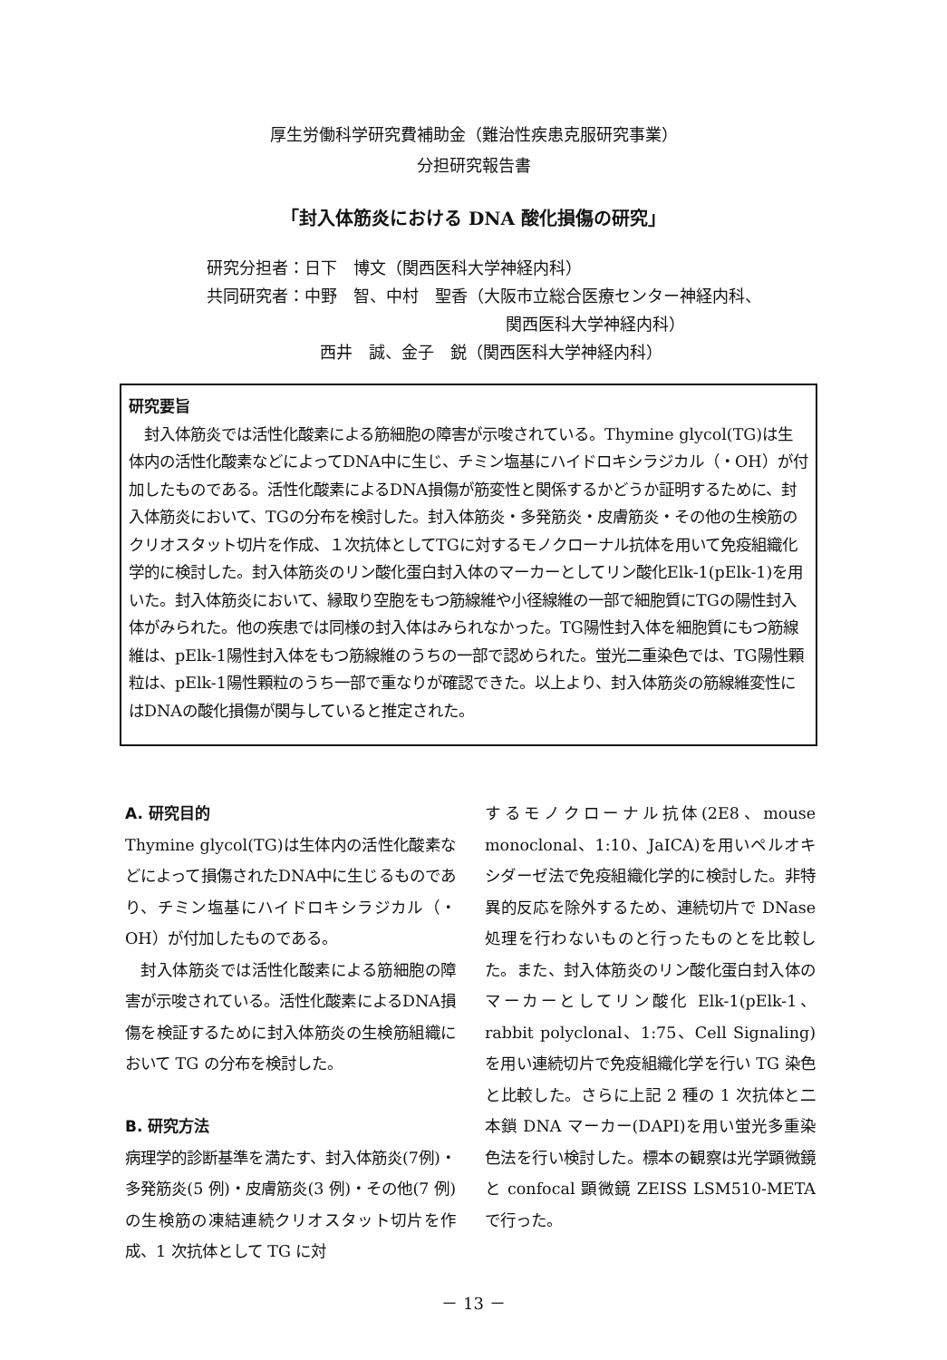厚生労働科学研究費補助金（難治性疾患克服研究事業）
分担研究報告書
「封入体筋炎における DNA 酸化損傷の研究」
研究分担者：日下　博文（関西医科大学神経内科）
共同研究者：中野　智、中村　聖香（大阪市立総合医療センター神経内科、
関西医科大学神経内科）
西井　誠、金子　鋭（関西医科大学神経内科）
研究要旨
　封入体筋炎では活性化酸素による筋細胞の障害が示唆されている。Thymine glycol(TG)は生体内の活性化酸素などによってDNA中に生じ、チミン塩基にハイドロキシラジカル（・OH）が付加したものである。活性化酸素によるDNA損傷が筋変性と関係するかどうか証明するために、封入体筋炎において、TGの分布を検討した。封入体筋炎・多発筋炎・皮膚筋炎・その他の生検筋のクリオスタット切片を作成、１次抗体としてTGに対するモノクローナル抗体を用いて免疫組織化学的に検討した。封入体筋炎のリン酸化蛋白封入体のマーカーとしてリン酸化Elk-1(pElk-1)を用いた。封入体筋炎において、縁取り空胞をもつ筋線維や小径線維の一部で細胞質にTGの陽性封入体がみられた。他の疾患では同様の封入体はみられなかった。TG陽性封入体を細胞質にもつ筋線維は、pElk-1陽性封入体をもつ筋線維のうちの一部で認められた。蛍光二重染色では、TG陽性顆粒は、pElk-1陽性顆粒のうち一部で重なりが確認できた。以上より、封入体筋炎の筋線維変性にはDNAの酸化損傷が関与していると推定された。
A. 研究目的
Thymine glycol(TG)は生体内の活性化酸素などによって損傷されたDNA中に生じるものであり、チミン塩基にハイドロキシラジカル（・OH）が付加したものである。
　封入体筋炎では活性化酸素による筋細胞の障害が示唆されている。活性化酸素によるDNA損傷を検証するために封入体筋炎の生検筋組織において TG の分布を検討した。
B. 研究方法
病理学的診断基準を満たす、封入体筋炎(7例)・多発筋炎(5 例)・皮膚筋炎(3 例)・その他(7 例)の生検筋の凍結連続クリオスタット切片を作成、1 次抗体として TG に対
するモノクローナル抗体(2E8、mouse monoclonal、1:10、JaICA)を用いペルオキシダーゼ法で免疫組織化学的に検討した。非特異的反応を除外するため、連続切片で DNase 処理を行わないものと行ったものとを比較した。また、封入体筋炎のリン酸化蛋白封入体のマーカーとしてリン酸化 Elk-1(pElk-1、rabbit polyclonal、1:75、Cell Signaling) を用い連続切片で免疫組織化学を行い TG 染色と比較した。さらに上記 2 種の 1 次抗体と二本鎖 DNA マーカー(DAPI)を用い蛍光多重染色法を行い検討した。標本の観察は光学顕微鏡と confocal 顕微鏡 ZEISS LSM510-META で行った。
－ 13 －